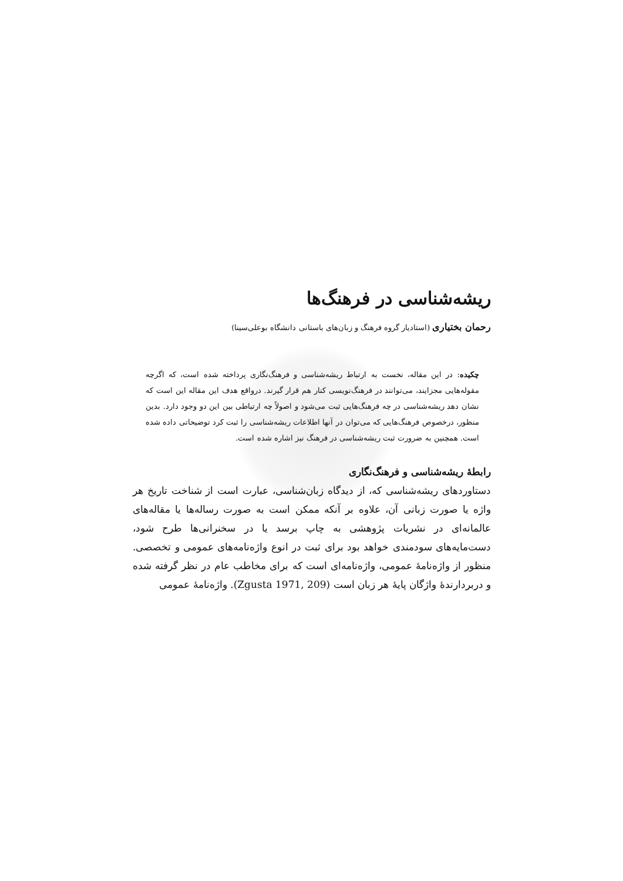ریشه‌شناسی در فرهنگ‌ها
رحمان بختیاری (استادیار گروه فرهنگ و زبان‌های باستانی دانشگاه بوعلی‌سینا)
چکیده: در این مقاله، نخست به ارتباط ریشه‌شناسی و فرهنگ‌نگاری پرداخته شده است، که اگرچه مقوله‌هایی مجزایند، می‌توانند در فرهنگ‌نویسی کنار هم قرار گیرند. درواقع هدف این مقاله این است که نشان دهد ریشه‌شناسی در چه فرهنگ‌هایی ثبت می‌شود و اصولاً چه ارتباطی بین این دو وجود دارد. بدین منظور، درخصوص فرهنگ‌هایی که می‌توان در آنها اطلاعات ریشه‌شناسی را ثبت کرد توضیحاتی داده شده است. همچنین به ضرورت ثبت ریشه‌شناسی در فرهنگ نیز اشاره شده است.
رابطهٔ ریشه‌شناسی و فرهنگ‌نگاری
دستاوردهای ریشه‌شناسی که، از دیدگاه زبان‌شناسی، عبارت است از شناخت تاریخ هر واژه یا صورت زبانی آن، علاوه بر آنکه ممکن است به صورت رساله‌ها یا مقاله‌های عالمانه‌ای در نشریات پژوهشی به چاپ برسد یا در سخنرانی‌ها طرح شود، دست‌مایه‌های سودمندی خواهد بود برای ثبت در انوع واژه‌نامه‌های عمومی و تخصصی. منظور از واژه‌نامهٔ عمومی، واژه‌نامه‌ای است که برای مخاطب عام در نظر گرفته شده و دربردارندهٔ واژگان پایهٔ هر زبان است (Zgusta 1971, 209). واژه‌نامهٔ عمومی